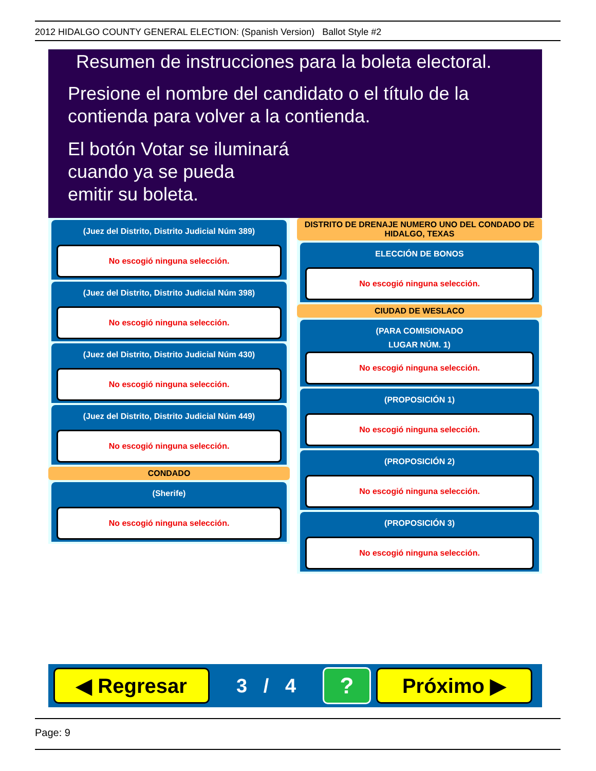2012 HIDALGO COUNTY GENERAL ELECTION: (Spanish Version) Ballot Style #2
Resumen de instrucciones para la boleta electoral.
Presione el nombre del candidato o el título de la
contienda para volver a la contienda.
El botón Votar se iluminará
cuando ya se pueda
emitir su boleta.
(Juez del Distrito, Distrito Judicial Núm 389)
No escogió ninguna selección.
(Juez del Distrito, Distrito Judicial Núm 398)
No escogió ninguna selección.
(Juez del Distrito, Distrito Judicial Núm 430)
No escogió ninguna selección.
(Juez del Distrito, Distrito Judicial Núm 449)
No escogió ninguna selección.
CONDADO
(Sherife)
No escogió ninguna selección.
DISTRITO DE DRENAJE NUMERO UNO DEL CONDADO DE HIDALGO, TEXAS
ELECCIÓN DE BONOS
No escogió ninguna selección.
CIUDAD DE WESLACO
(PARA COMISIONADO
LUGAR NÚM. 1)
No escogió ninguna selección.
(PROPOSICIÓN 1)
No escogió ninguna selección.
(PROPOSICIÓN 2)
No escogió ninguna selección.
(PROPOSICIÓN 3)
No escogió ninguna selección.
◀ Regresar
3 / 4
?
Próximo ▶
Page: 9